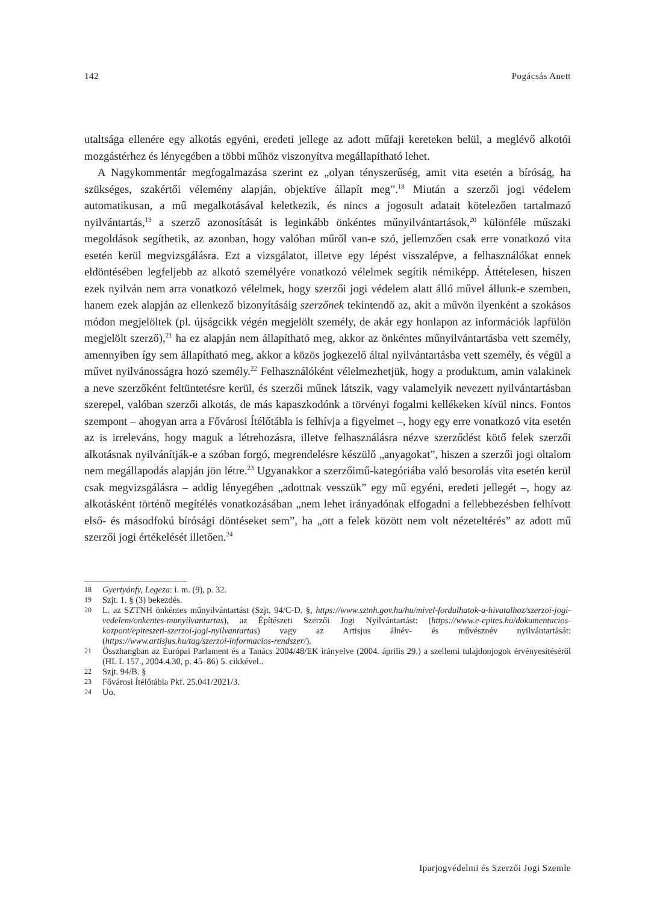142 Pogácsás Anett
utaltsága ellenére egy alkotás egyéni, eredeti jellege az adott műfaji kereteken belül, a meglévő alkotói mozgástérhez és lényegében a többi műhöz viszonyítva megállapítható lehet.
A Nagykommentár megfogalmazása szerint ez „olyan tényszerűség, amit vita esetén a bíróság, ha szükséges, szakértői vélemény alapján, objektíve állapít meg”.<sup>18</sup> Miután a szerzői jogi védelem automatikusan, a mű megalkotásával keletkezik, és nincs a jogosult adatait kötelezően tartalmazó nyilvántartás,<sup>19</sup> a szerző azonosítását is leginkább önkéntes műnyilvántartások,<sup>20</sup> különféle műszaki megoldások segíthetik, az azonban, hogy valóban műről van-e szó, jellemzően csak erre vonatkozó vita esetén kerül megvizsgálásra. Ezt a vizsgálatot, illetve egy lépést visszalépve, a felhasználókat ennek eldöntésében legfeljebb az alkotó személyére vonatkozó vélelmek segítik némiképp. Áttételesen, hiszen ezek nyilván nem arra vonatkozó vélelmek, hogy szerzői jogi védelem alatt álló művel állunk-e szemben, hanem ezek alapján az ellenkező bizonyításáig szerzőnek tekintendő az, akit a művön ilyenként a szokásos módon megjelöltek (pl. újságcikk végén megjelölt személy, de akár egy honlapon az információk lapfülön megjelölt szerző),<sup>21</sup> ha ez alapján nem állapítható meg, akkor az önkéntes műnyilvántartásba vett személy, amennyiben így sem állapítható meg, akkor a közös jogkezelő által nyilvántartásba vett személy, és végül a művet nyilvánosságra hozó személy.<sup>22</sup> Felhasználóként vélelmezhetjük, hogy a produktum, amin valakinek a neve szerzőként feltüntetésre kerül, és szerzői műnek látszik, vagy valamelyik nevezett nyilvántartásban szerepel, valóban szerzői alkotás, de más kapaszkodónk a törvényi fogalmi kellékeken kívül nincs. Fontos szempont – ahogyan arra a Fővárosi Ítélőtábla is felhívja a figyelmet –, hogy egy erre vonatkozó vita esetén az is irreleváns, hogy maguk a létrehozásra, illetve felhasználásra nézve szerződést kötő felek szerzői alkotásnak nyilvánítják-e a szóban forgó, megrendelésre készülő „anyagokat”, hiszen a szerzői jogi oltalom nem megállapodás alapján jön létre.<sup>23</sup> Ugyanakkor a szerzőimű-kategóriába való besorolás vita esetén kerül csak megvizsgálásra – addig lényegében „adottnak vesszük” egy mű egyéni, eredeti jellegét –, hogy az alkotásként történő megítélés vonatkozásában „nem lehet irányadónak elfogadni a fellebbezésben felhívott első- és másodfokú bírósági döntéseket sem”, ha „ott a felek között nem volt nézeteltérés” az adott mű szerzői jogi értékelését illetően.<sup>24</sup>
18 Gyertyánfy, Legeza: i. m. (9), p. 32.
19 Szjt. 1. § (3) bekezdés.
20 L. az SZTNH önkéntes műnyilvántartást (Szjt. 94/C-D. §, https://www.sztnh.gov.hu/hu/mivel-fordulhatok-a-hivatalhoz/szerzoi-jogi-vedelem/onkentes-munyilvantartas), az Építészeti Szerzői Jogi Nyilvántartást: (https://www.e-epites.hu/dokumentacios-kozpont/epiteszeti-szerzoi-jogi-nyilvantartas) vagy az Artisjus álnév- és művésznév nyilvántartását: (https://www.artisjus.hu/tag/szerzoi-informacios-rendszer/).
21 Összhangban az Európai Parlament és a Tanács 2004/48/EK irányelve (2004. április 29.) a szellemi tulajdonjogok érvényesítéséről (HL L 157., 2004.4.30, p. 45–86) 5. cikkével..
22 Szjt. 94/B. §
23 Fővárosi Ítélőtábla Pkf. 25.041/2021/3.
24 Uo.
Iparjogvédelmi és Szerzői Jogi Szemle